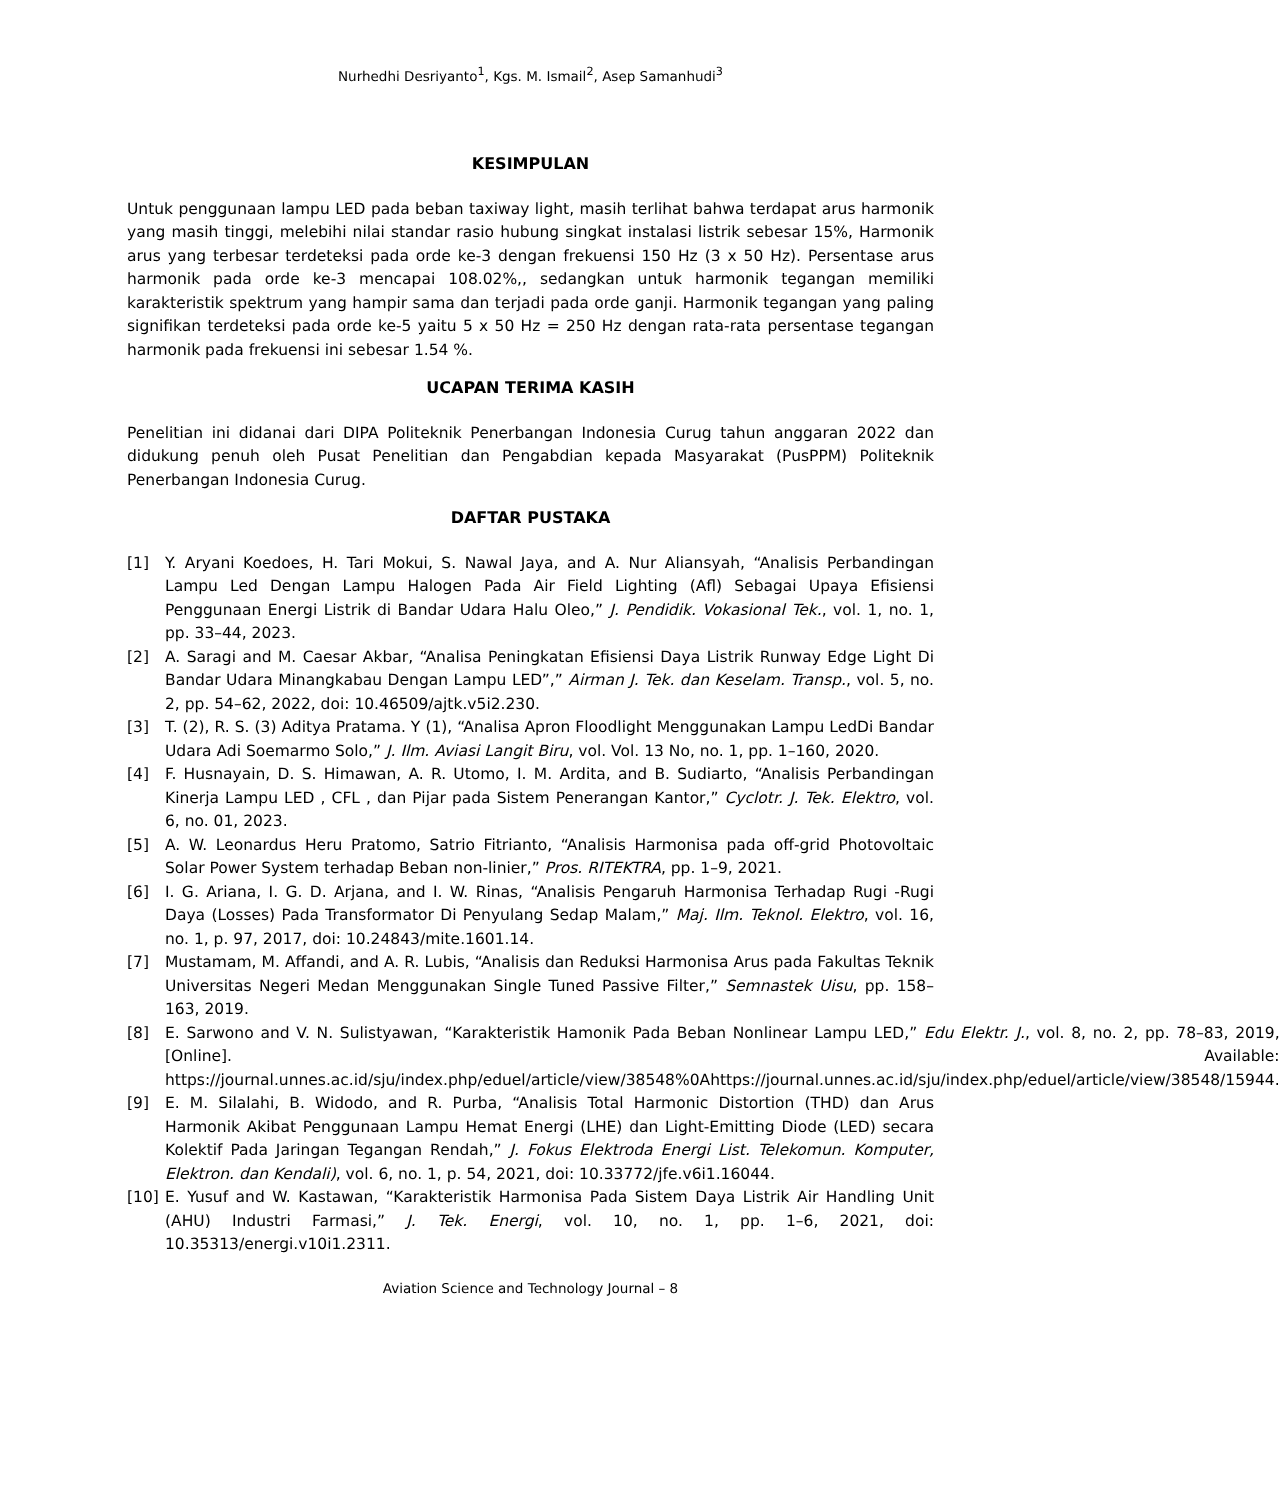Nurhedhi Desriyanto<sup>1</sup>, Kgs. M. Ismail<sup>2</sup>, Asep Samanhudi<sup>3</sup>
KESIMPULAN
Untuk penggunaan lampu LED pada beban taxiway light, masih terlihat bahwa terdapat arus harmonik yang masih tinggi, melebihi nilai standar rasio hubung singkat instalasi listrik sebesar 15%, Harmonik arus yang terbesar terdeteksi pada orde ke-3 dengan frekuensi 150 Hz (3 x 50 Hz). Persentase arus harmonik pada orde ke-3 mencapai 108.02%,, sedangkan untuk harmonik tegangan memiliki karakteristik spektrum yang hampir sama dan terjadi pada orde ganji. Harmonik tegangan yang paling signifikan terdeteksi pada orde ke-5 yaitu 5 x 50 Hz = 250 Hz dengan rata-rata persentase tegangan harmonik pada frekuensi ini sebesar 1.54 %.
UCAPAN TERIMA KASIH
Penelitian ini didanai dari DIPA Politeknik Penerbangan Indonesia Curug tahun anggaran 2022 dan didukung penuh oleh Pusat Penelitian dan Pengabdian kepada Masyarakat (PusPPM) Politeknik Penerbangan Indonesia Curug.
DAFTAR PUSTAKA
[1] Y. Aryani Koedoes, H. Tari Mokui, S. Nawal Jaya, and A. Nur Aliansyah, “Analisis Perbandingan Lampu Led Dengan Lampu Halogen Pada Air Field Lighting (Afl) Sebagai Upaya Efisiensi Penggunaan Energi Listrik di Bandar Udara Halu Oleo,” J. Pendidik. Vokasional Tek., vol. 1, no. 1, pp. 33–44, 2023.
[2] A. Saragi and M. Caesar Akbar, “Analisa Peningkatan Efisiensi Daya Listrik Runway Edge Light Di Bandar Udara Minangkabau Dengan Lampu LED”,” Airman J. Tek. dan Keselam. Transp., vol. 5, no. 2, pp. 54–62, 2022, doi: 10.46509/ajtk.v5i2.230.
[3] T. (2), R. S. (3) Aditya Pratama. Y (1), “Analisa Apron Floodlight Menggunakan Lampu LedDi Bandar Udara Adi Soemarmo Solo,” J. Ilm. Aviasi Langit Biru, vol. Vol. 13 No, no. 1, pp. 1–160, 2020.
[4] F. Husnayain, D. S. Himawan, A. R. Utomo, I. M. Ardita, and B. Sudiarto, “Analisis Perbandingan Kinerja Lampu LED , CFL , dan Pijar pada Sistem Penerangan Kantor,” Cyclotr. J. Tek. Elektro, vol. 6, no. 01, 2023.
[5] A. W. Leonardus Heru Pratomo, Satrio Fitrianto, “Analisis Harmonisa pada off-grid Photovoltaic Solar Power System terhadap Beban non-linier,” Pros. RITEKTRA, pp. 1–9, 2021.
[6] I. G. Ariana, I. G. D. Arjana, and I. W. Rinas, “Analisis Pengaruh Harmonisa Terhadap Rugi -Rugi Daya (Losses) Pada Transformator Di Penyulang Sedap Malam,” Maj. Ilm. Teknol. Elektro, vol. 16, no. 1, p. 97, 2017, doi: 10.24843/mite.1601.14.
[7] Mustamam, M. Affandi, and A. R. Lubis, “Analisis dan Reduksi Harmonisa Arus pada Fakultas Teknik Universitas Negeri Medan Menggunakan Single Tuned Passive Filter,” Semnastek Uisu, pp. 158–163, 2019.
[8] E. Sarwono and V. N. Sulistyawan, “Karakteristik Hamonik Pada Beban Nonlinear Lampu LED,” Edu Elektr. J., vol. 8, no. 2, pp. 78–83, 2019, [Online]. Available: https://journal.unnes.ac.id/sju/index.php/eduel/article/view/38548%0Ahttps://journal.unnes.ac.id/sju/index.php/eduel/article/view/38548/15944.
[9] E. M. Silalahi, B. Widodo, and R. Purba, “Analisis Total Harmonic Distortion (THD) dan Arus Harmonik Akibat Penggunaan Lampu Hemat Energi (LHE) dan Light-Emitting Diode (LED) secara Kolektif Pada Jaringan Tegangan Rendah,” J. Fokus Elektroda Energi List. Telekomun. Komputer, Elektron. dan Kendali), vol. 6, no. 1, p. 54, 2021, doi: 10.33772/jfe.v6i1.16044.
[10] E. Yusuf and W. Kastawan, “Karakteristik Harmonisa Pada Sistem Daya Listrik Air Handling Unit (AHU) Industri Farmasi,” J. Tek. Energi, vol. 10, no. 1, pp. 1–6, 2021, doi: 10.35313/energi.v10i1.2311.
Aviation Science and Technology Journal – 8